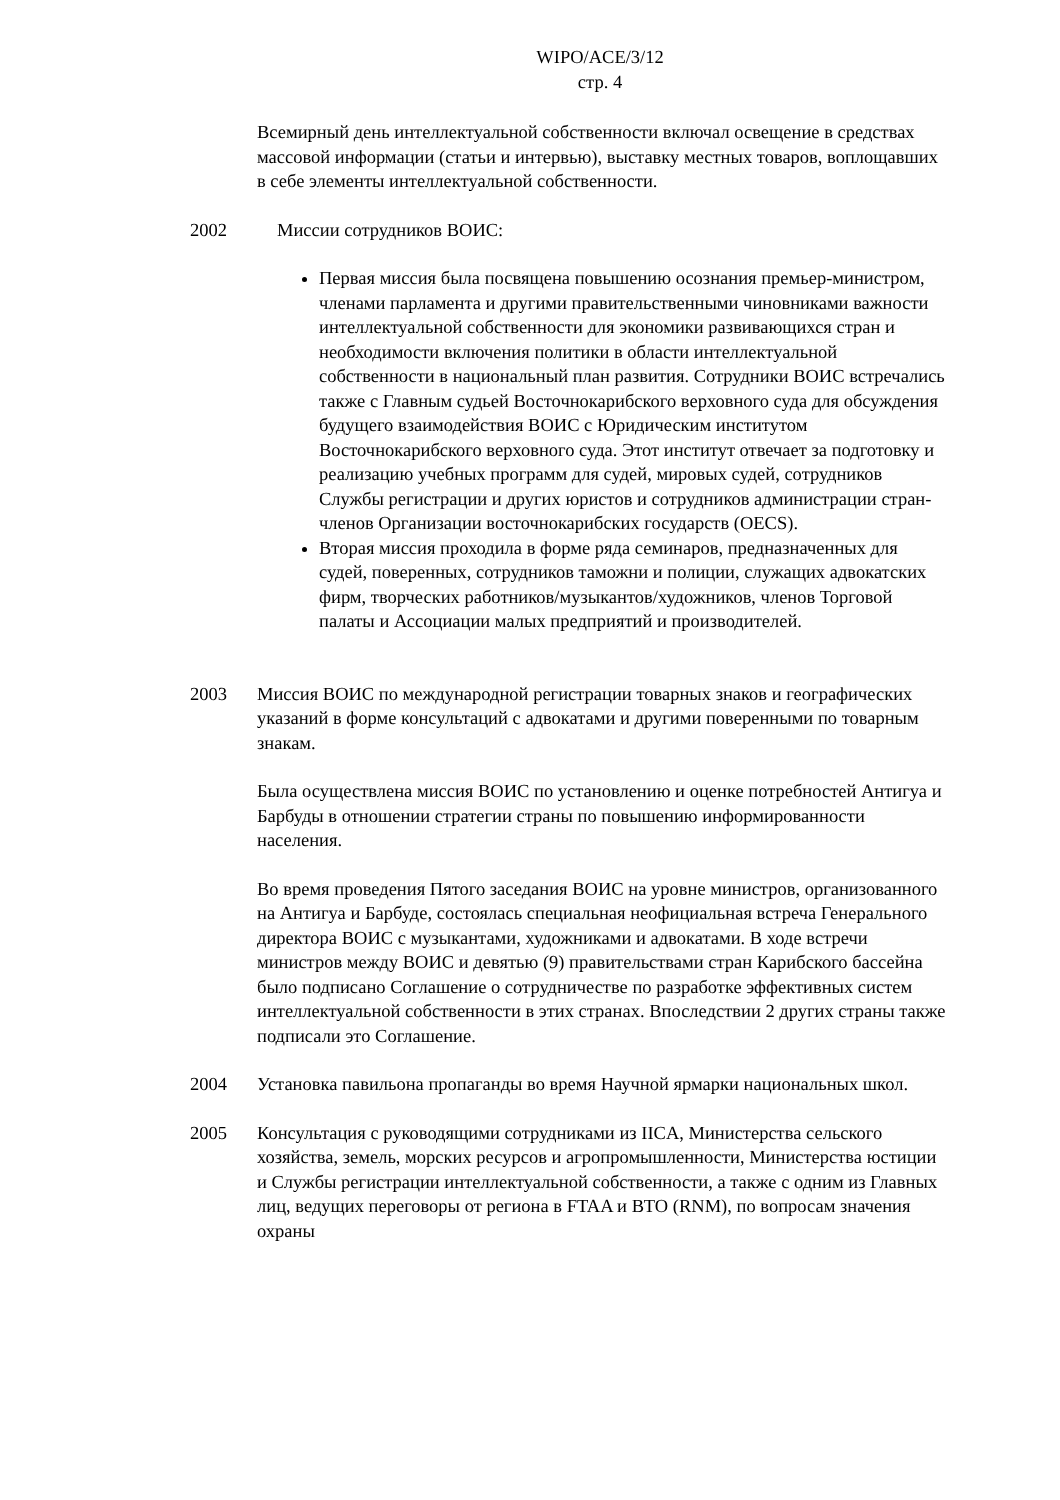WIPO/ACE/3/12
стр. 4
Всемирный день интеллектуальной собственности включал освещение в средствах массовой информации (статьи и интервью), выставку местных товаров, воплощавших в себе элементы интеллектуальной собственности.
2002 Миссии сотрудников ВОИС:
Первая миссия была посвящена повышению осознания премьер-министром, членами парламента и другими правительственными чиновниками важности интеллектуальной собственности для экономики развивающихся стран и необходимости включения политики в области интеллектуальной собственности в национальный план развития. Сотрудники ВОИС встречались также с Главным судьей Восточнокарибского верховного суда для обсуждения будущего взаимодействия ВОИС с Юридическим институтом Восточнокарибского верховного суда. Этот институт отвечает за подготовку и реализацию учебных программ для судей, мировых судей, сотрудников Службы регистрации и других юристов и сотрудников администрации стран-членов Организации восточнокарибских государств (OECS).
Вторая миссия проходила в форме ряда семинаров, предназначенных для судей, поверенных, сотрудников таможни и полиции, служащих адвокатских фирм, творческих работников/музыкантов/художников, членов Торговой палаты и Ассоциации малых предприятий и производителей.
2003 Миссия ВОИС по международной регистрации товарных знаков и географических указаний в форме консультаций с адвокатами и другими поверенными по товарным знакам.
Была осуществлена миссия ВОИС по установлению и оценке потребностей Антигуа и Барбуды в отношении стратегии страны по повышению информированности населения.
Во время проведения Пятого заседания ВОИС на уровне министров, организованного на Антигуа и Барбуде, состоялась специальная неофициальная встреча Генерального директора ВОИС с музыкантами, художниками и адвокатами. В ходе встречи министров между ВОИС и девятью (9) правительствами стран Карибского бассейна было подписано Соглашение о сотрудничестве по разработке эффективных систем интеллектуальной собственности в этих странах. Впоследствии 2 других страны также подписали это Соглашение.
2004 Установка павильона пропаганды во время Научной ярмарки национальных школ.
2005 Консультация с руководящими сотрудниками из IICA, Министерства сельского хозяйства, земель, морских ресурсов и агропромышленности, Министерства юстиции и Службы регистрации интеллектуальной собственности, а также с одним из Главных лиц, ведущих переговоры от региона в FTAA и ВТО (RNM), по вопросам значения охраны